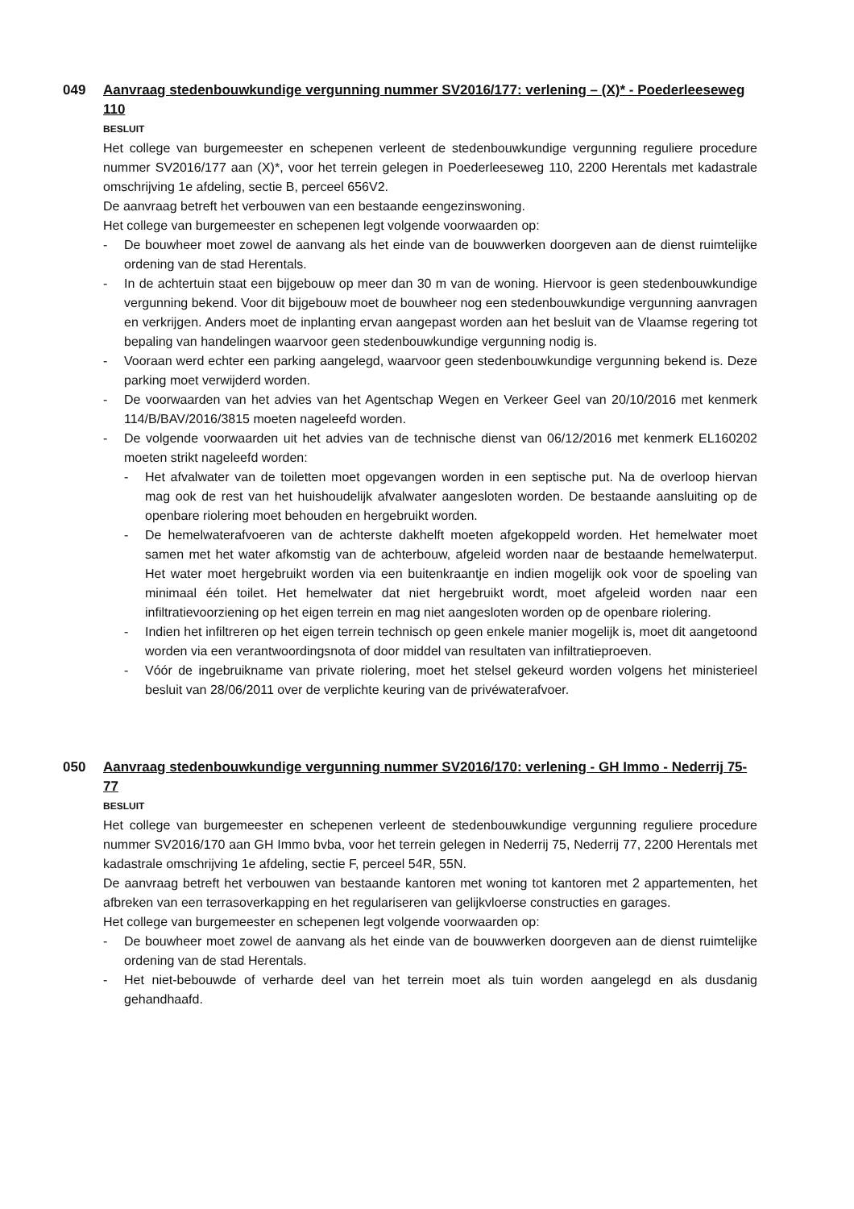049
Aanvraag stedenbouwkundige vergunning nummer SV2016/177: verlening – (X)* - Poederleeseweg 110
BESLUIT
Het college van burgemeester en schepenen verleent de stedenbouwkundige vergunning reguliere procedure nummer SV2016/177 aan (X)*, voor het terrein gelegen in Poederleeseweg 110, 2200 Herentals met kadastrale omschrijving 1e afdeling, sectie B, perceel 656V2.
De aanvraag betreft het verbouwen van een bestaande eengezinswoning.
Het college van burgemeester en schepenen legt volgende voorwaarden op:
- De bouwheer moet zowel de aanvang als het einde van de bouwwerken doorgeven aan de dienst ruimtelijke ordening van de stad Herentals.
- In de achtertuin staat een bijgebouw op meer dan 30 m van de woning. Hiervoor is geen stedenbouwkundige vergunning bekend. Voor dit bijgebouw moet de bouwheer nog een stedenbouwkundige vergunning aanvragen en verkrijgen. Anders moet de inplanting ervan aangepast worden aan het besluit van de Vlaamse regering tot bepaling van handelingen waarvoor geen stedenbouwkundige vergunning nodig is.
- Vooraan werd echter een parking aangelegd, waarvoor geen stedenbouwkundige vergunning bekend is. Deze parking moet verwijderd worden.
- De voorwaarden van het advies van het Agentschap Wegen en Verkeer Geel van 20/10/2016 met kenmerk 114/B/BAV/2016/3815 moeten nageleefd worden.
- De volgende voorwaarden uit het advies van de technische dienst van 06/12/2016 met kenmerk EL160202 moeten strikt nageleefd worden:
- Het afvalwater van de toiletten moet opgevangen worden in een septische put. Na de overloop hiervan mag ook de rest van het huishoudelijk afvalwater aangesloten worden. De bestaande aansluiting op de openbare riolering moet behouden en hergebruikt worden.
- De hemelwaterafvoeren van de achterste dakhelft moeten afgekoppeld worden. Het hemelwater moet samen met het water afkomstig van de achterbouw, afgeleid worden naar de bestaande hemelwaterput. Het water moet hergebruikt worden via een buitenkraantje en indien mogelijk ook voor de spoeling van minimaal één toilet. Het hemelwater dat niet hergebruikt wordt, moet afgeleid worden naar een infiltratievoorziening op het eigen terrein en mag niet aangesloten worden op de openbare riolering.
- Indien het infiltreren op het eigen terrein technisch op geen enkele manier mogelijk is, moet dit aangetoond worden via een verantwoordingsnota of door middel van resultaten van infiltratieproeven.
- Vóór de ingebruikname van private riolering, moet het stelsel gekeurd worden volgens het ministerieel besluit van 28/06/2011 over de verplichte keuring van de privéwaterafvoer.
050
Aanvraag stedenbouwkundige vergunning nummer SV2016/170: verlening - GH Immo - Nederrij 75-77
BESLUIT
Het college van burgemeester en schepenen verleent de stedenbouwkundige vergunning reguliere procedure nummer SV2016/170 aan GH Immo bvba, voor het terrein gelegen in Nederrij 75, Nederrij 77, 2200 Herentals met kadastrale omschrijving 1e afdeling, sectie F, perceel 54R, 55N.
De aanvraag betreft het verbouwen van bestaande kantoren met woning tot kantoren met 2 appartementen, het afbreken van een terrasoverkapping en het regulariseren van gelijkvloerse constructies en garages.
Het college van burgemeester en schepenen legt volgende voorwaarden op:
- De bouwheer moet zowel de aanvang als het einde van de bouwwerken doorgeven aan de dienst ruimtelijke ordening van de stad Herentals.
- Het niet-bebouwde of verharde deel van het terrein moet als tuin worden aangelegd en als dusdanig gehandhaafd.